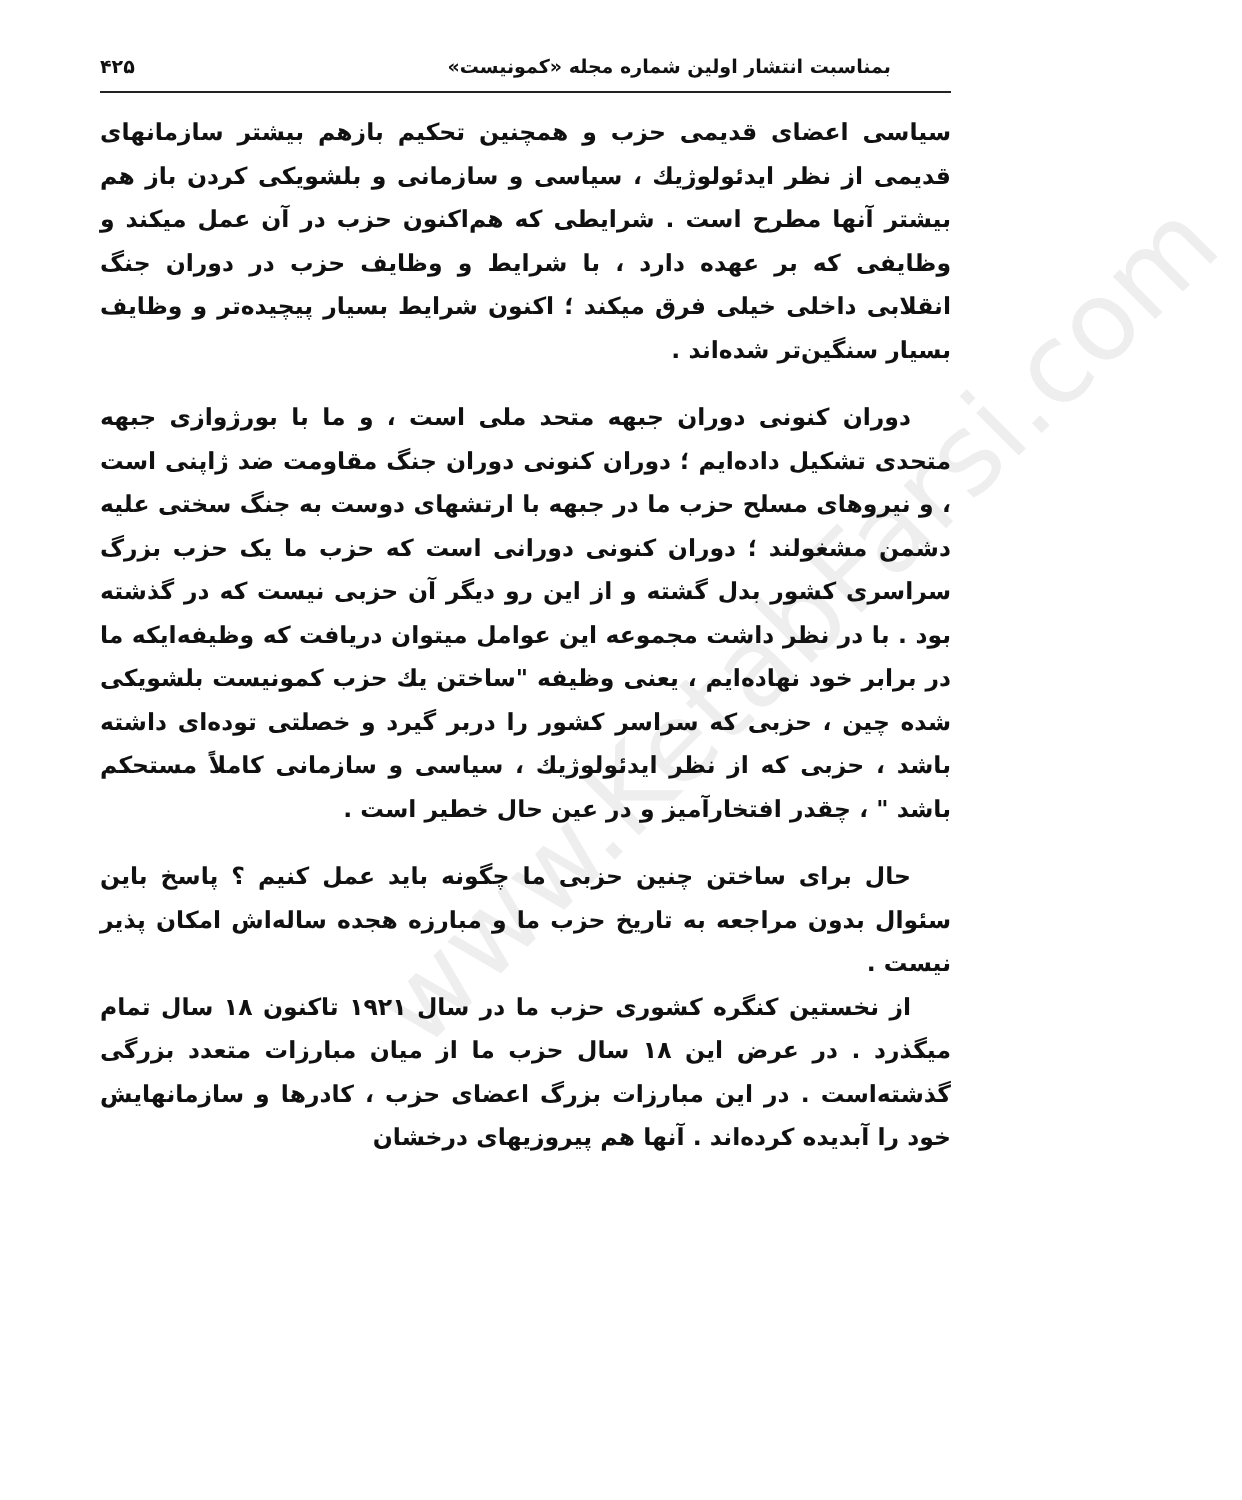www.KetabFarsi.com
بمناسبت انتشار اولین شماره مجله «کمونیست» ۴۲۵
سیاسی اعضای قدیمی حزب و همچنین تحکیم بازهم بیشتر سازمانهای قدیمی از نظر ایدئولوژیك ، سیاسی و سازمانی و بلشویکی کردن باز هم بیشتر آنها مطرح است . شرایطی که هم‌اکنون حزب در آن عمل میکند و وظایفی که بر عهده دارد ، با شرایط و وظایف حزب در دوران جنگ انقلابی داخلی خیلی فرق میکند ؛ اکنون شرایط بسیار پیچیده‌تر و وظایف بسیار سنگین‌تر شده‌اند .
دوران کنونی دوران جبهه متحد ملی است ، و ما با بورژوازی جبهه متحدی تشکیل داده‌ایم ؛ دوران کنونی دوران جنگ مقاومت ضد ژاپنی است ، و نیروهای مسلح حزب ما در جبهه با ارتشهای دوست به جنگ سختی علیه دشمن مشغولند ؛ دوران کنونی دورانی است که حزب ما یک حزب بزرگ سراسری کشور بدل گشته و از این رو دیگر آن حزبی نیست که در گذشته بود . با در نظر داشت مجموعه این عوامل میتوان دریافت که وظیفه‌ایکه ما در برابر خود نهاده‌ایم ، یعنی وظیفه "ساختن یك حزب کمونیست بلشویکی شده چین ، حزبی که سراسر کشور را دربر گیرد و خصلتی توده‌ای داشته باشد ، حزبی که از نظر ایدئولوژیك ، سیاسی و سازمانی کاملاً مستحکم باشد " ، چقدر افتخارآمیز و در عین حال خطیر است .
حال برای ساختن چنین حزبی ما چگونه باید عمل کنیم ؟ پاسخ باین سئوال بدون مراجعه به تاریخ حزب ما و مبارزه هجده ساله‌اش امکان پذیر نیست .
از نخستین کنگره کشوری حزب ما در سال ۱۹۲۱ تاکنون ۱۸ سال تمام میگذرد . در عرض این ۱۸ سال حزب ما از میان مبارزات متعدد بزرگی گذشته‌است . در این مبارزات بزرگ اعضای حزب ، کادرها و سازمانهایش خود را آبدیده کرده‌اند . آنها هم پیروزیهای درخشان